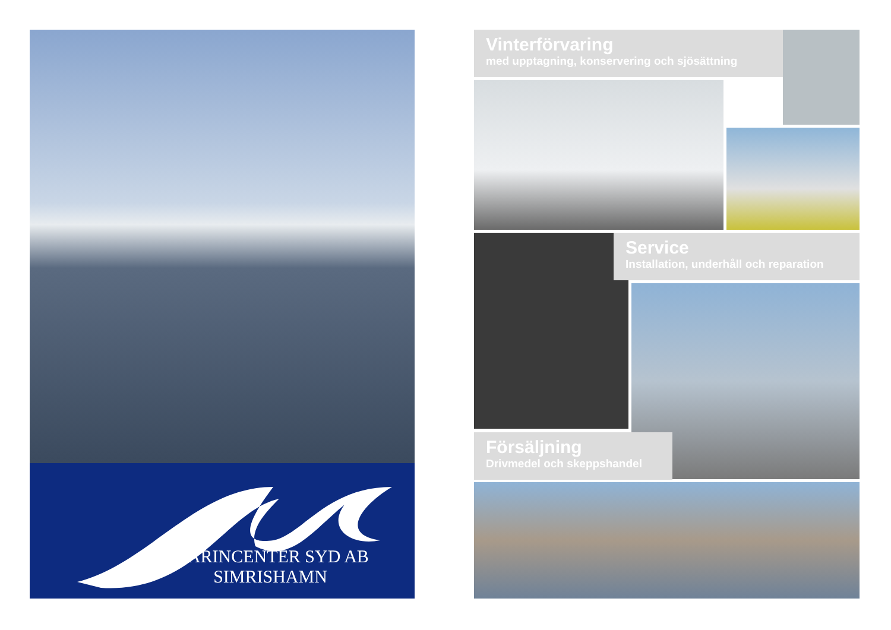MARINCENTER SYD AB
SIMRISHAMN
Vinterförvaring
med upptagning, konservering och sjösättning
Service
Installation, underhåll och reparation
Försäljning
Drivmedel och skeppshandel